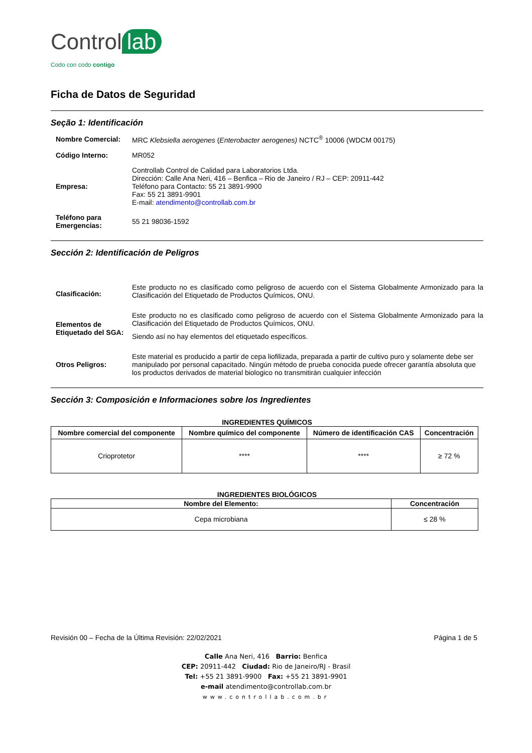Control lab
Codo con codo contigo
Ficha de Datos de Seguridad
Seção 1: Identificación
Nombre Comercial:
MRC Klebsiella aerogenes (Enterobacter aerogenes) NCTC<sup>®</sup> 10006 (WDCM 00175)
Código Interno:
MR052
Empresa:
Controllab Control de Calidad para Laboratorios Ltda.
Dirección: Calle Ana Neri, 416 – Benfica – Rio de Janeiro / RJ – CEP: 20911-442
Teléfono para Contacto: 55 21 3891-9900
Fax: 55 21 3891-9901
E-mail: atendimento@controllab.com.br
Teléfono para Emergencias:
55 21 98036-1592
Sección 2: Identificación de Peligros
Clasificación:
Este producto no es clasificado como peligroso de acuerdo con el Sistema Globalmente Armonizado para la Clasificación del Etiquetado de Productos Químicos, ONU.
Elementos de Etiquetado del SGA:
Este producto no es clasificado como peligroso de acuerdo con el Sistema Globalmente Armonizado para la Clasificación del Etiquetado de Productos Químicos, ONU.
Siendo así no hay elementos del etiquetado específicos.
Otros Peligros:
Este material es producido a partir de cepa liofilizada, preparada a partir de cultivo puro y solamente debe ser manipulado por personal capacitado. Ningún método de prueba conocida puede ofrecer garantía absoluta que los productos derivados de material biologico no transmitirán cualquier infección
Sección 3: Composición e Informaciones sobre los Ingredientes
INGREDIENTES QUÍMICOS
| Nombre comercial del componente | Nombre químico del componente | Número de identificación CAS | Concentración |
| --- | --- | --- | --- |
| Crioprotetor | **** | **** | ≥ 72 % |
INGREDIENTES BIOLÓGICOS
| Nombre del Elemento: | Concentración |
| --- | --- |
| Cepa microbiana | ≤ 28 % |
Revisión 00 – Fecha de la Última Revisión: 22/02/2021 Página 1 de 5
Calle Ana Neri, 416 Barrio: Benfica
CEP: 20911-442 Ciudad: Rio de Janeiro/RJ - Brasil
Tel: +55 21 3891-9900 Fax: +55 21 3891-9901
e-mail atendimento@controllab.com.br
www.controllab.com.br